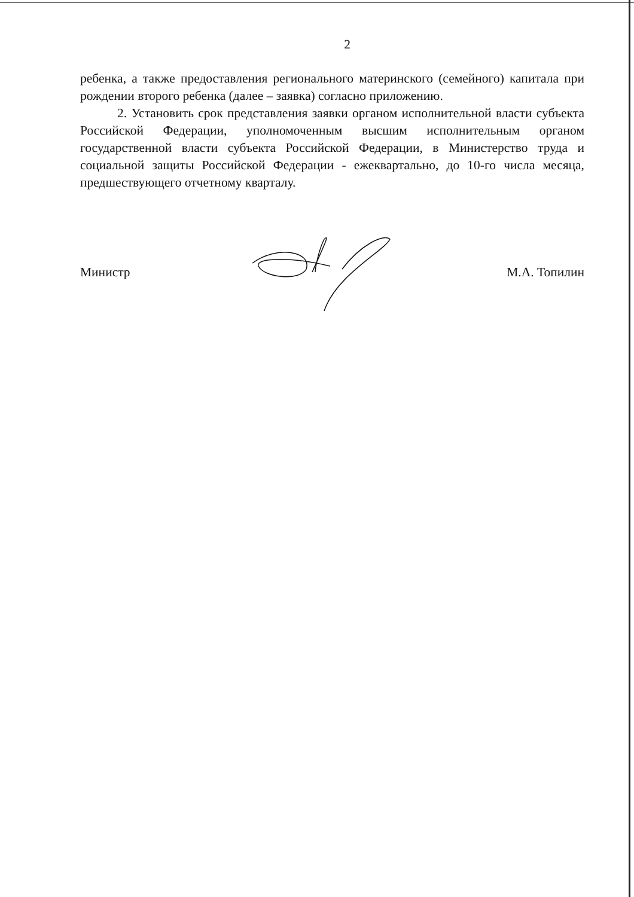2
ребенка, а также предоставления регионального материнского (семейного) капитала при рождении второго ребенка (далее – заявка) согласно приложению.
2. Установить срок представления заявки органом исполнительной власти субъекта Российской Федерации, уполномоченным высшим исполнительным органом государственной власти субъекта Российской Федерации, в Министерство труда и социальной защиты Российской Федерации - ежеквартально, до 10-го числа месяца, предшествующего отчетному кварталу.
Министр М.А. Топилин